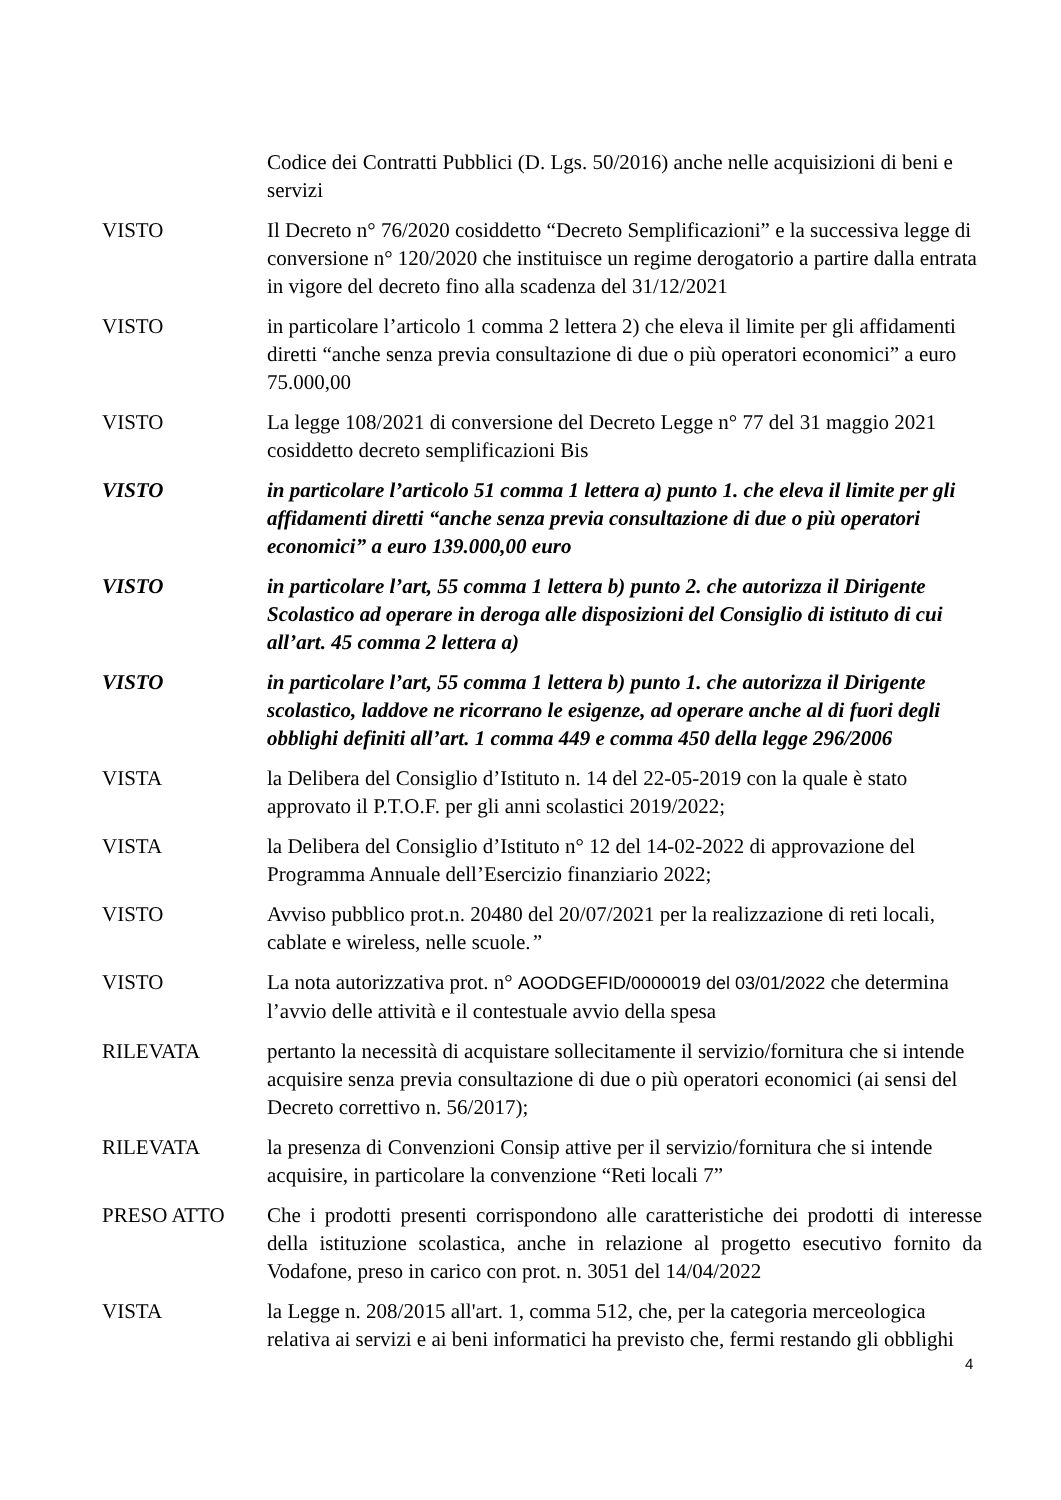Codice dei Contratti Pubblici (D. Lgs. 50/2016) anche nelle acquisizioni di beni e servizi
VISTO Il Decreto n° 76/2020 cosiddetto “Decreto Semplificazioni” e la successiva legge di conversione n° 120/2020 che instituisce un regime derogatorio a partire dalla entrata in vigore del decreto fino alla scadenza del 31/12/2021
VISTO in particolare l’articolo 1 comma 2 lettera 2) che eleva il limite per gli affidamenti diretti “anche senza previa consultazione di due o più operatori economici” a euro 75.000,00
VISTO La legge 108/2021 di conversione del Decreto Legge n° 77 del 31 maggio 2021 cosiddetto decreto semplificazioni Bis
VISTO in particolare l’articolo 51 comma 1 lettera a) punto 1. che eleva il limite per gli affidamenti diretti “anche senza previa consultazione di due o più operatori economici” a euro 139.000,00 euro
VISTO in particolare l’art, 55 comma 1 lettera b) punto 2. che autorizza il Dirigente Scolastico ad operare in deroga alle disposizioni del Consiglio di istituto di cui all’art. 45 comma 2 lettera a)
VISTO in particolare l’art, 55 comma 1 lettera b) punto 1. che autorizza il Dirigente scolastico, laddove ne ricorrano le esigenze, ad operare anche al di fuori degli obblighi definiti all’art. 1 comma 449 e comma 450 della legge 296/2006
VISTA la Delibera del Consiglio d’Istituto n. 14 del 22-05-2019 con la quale è stato approvato il P.T.O.F. per gli anni scolastici 2019/2022;
VISTA la Delibera del Consiglio d’Istituto n° 12 del 14-02-2022 di approvazione del Programma Annuale dell’Esercizio finanziario 2022;
VISTO Avviso pubblico prot.n. 20480 del 20/07/2021 per la realizzazione di reti locali, cablate e wireless, nelle scuole.”
VISTO La nota autorizzativa prot. n° AOODGEFID/0000019 del 03/01/2022 che determina l’avvio delle attività e il contestuale avvio della spesa
RILEVATA pertanto la necessità di acquistare sollecitamente il servizio/fornitura che si intende acquisire senza previa consultazione di due o più operatori economici (ai sensi del Decreto correttivo n. 56/2017);
RILEVATA la presenza di Convenzioni Consip attive per il servizio/fornitura che si intende acquisire, in particolare la convenzione “Reti locali 7”
PRESO ATTO Che i prodotti presenti corrispondono alle caratteristiche dei prodotti di interesse della istituzione scolastica, anche in relazione al progetto esecutivo fornito da Vodafone, preso in carico con prot. n. 3051 del 14/04/2022
VISTA la Legge n. 208/2015 all'art. 1, comma 512, che, per la categoria merceologica relativa ai servizi e ai beni informatici ha previsto che, fermi restando gli obblighi
4